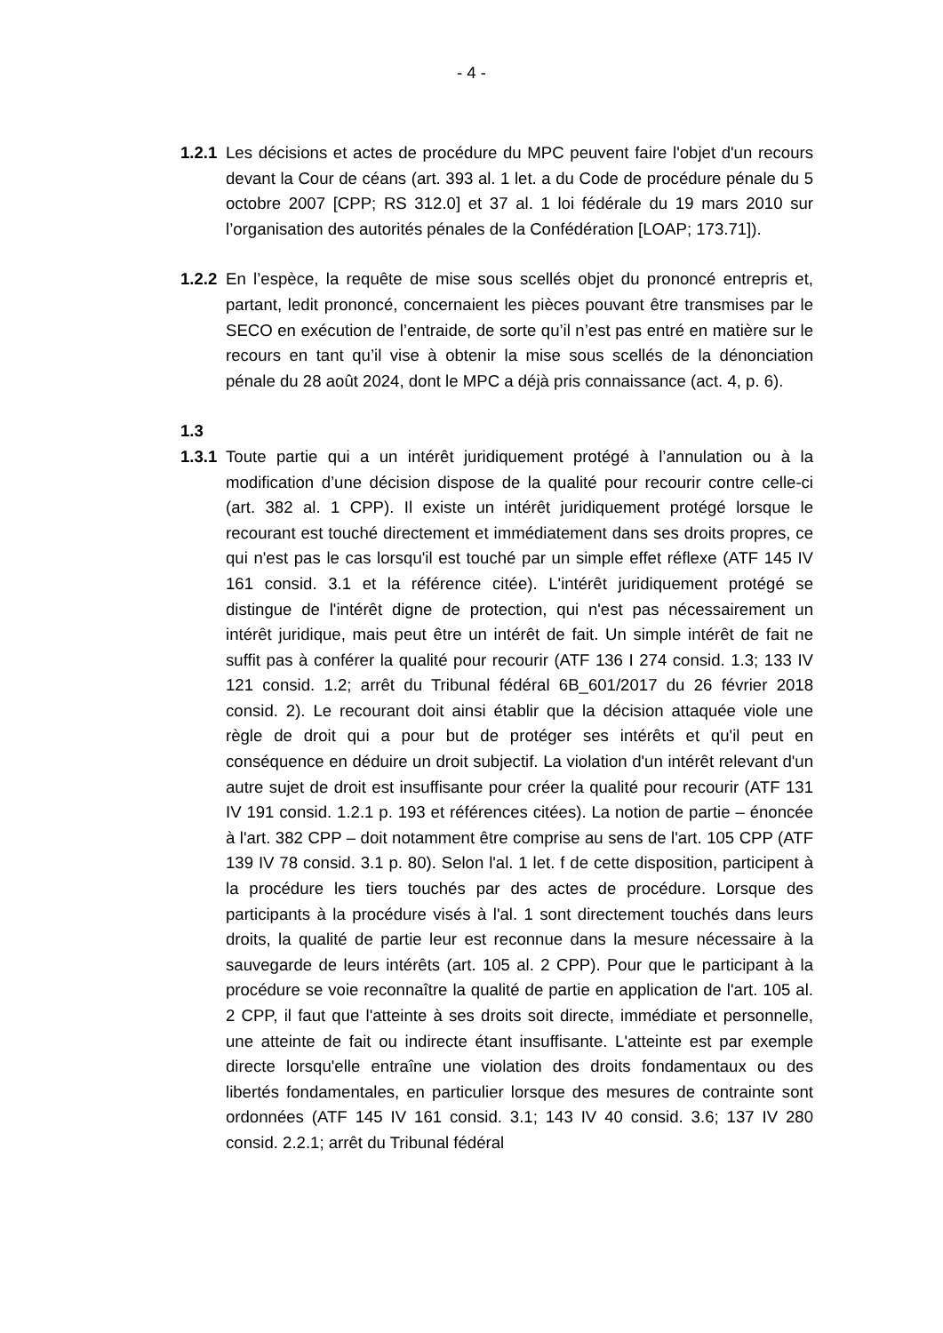- 4 -
1.2.1
Les décisions et actes de procédure du MPC peuvent faire l'objet d'un recours devant la Cour de céans (art. 393 al. 1 let. a du Code de procédure pénale du 5 octobre 2007 [CPP; RS 312.0] et 37 al. 1 loi fédérale du 19 mars 2010 sur l’organisation des autorités pénales de la Confédération [LOAP; 173.71]).
1.2.2
En l’espèce, la requête de mise sous scellés objet du prononcé entrepris et, partant, ledit prononcé, concernaient les pièces pouvant être transmises par le SECO en exécution de l’entraide, de sorte qu’il n’est pas entré en matière sur le recours en tant qu’il vise à obtenir la mise sous scellés de la dénonciation pénale du 28 août 2024, dont le MPC a déjà pris connaissance (act. 4, p. 6).
1.3
1.3.1
Toute partie qui a un intérêt juridiquement protégé à l’annulation ou à la modification d’une décision dispose de la qualité pour recourir contre celle-ci (art. 382 al. 1 CPP). Il existe un intérêt juridiquement protégé lorsque le recourant est touché directement et immédiatement dans ses droits propres, ce qui n'est pas le cas lorsqu'il est touché par un simple effet réflexe (ATF 145 IV 161 consid. 3.1 et la référence citée). L'intérêt juridiquement protégé se distingue de l'intérêt digne de protection, qui n'est pas nécessairement un intérêt juridique, mais peut être un intérêt de fait. Un simple intérêt de fait ne suffit pas à conférer la qualité pour recourir (ATF 136 I 274 consid. 1.3; 133 IV 121 consid. 1.2; arrêt du Tribunal fédéral 6B_601/2017 du 26 février 2018 consid. 2). Le recourant doit ainsi établir que la décision attaquée viole une règle de droit qui a pour but de protéger ses intérêts et qu'il peut en conséquence en déduire un droit subjectif. La violation d'un intérêt relevant d'un autre sujet de droit est insuffisante pour créer la qualité pour recourir (ATF 131 IV 191 consid. 1.2.1 p. 193 et références citées). La notion de partie – énoncée à l'art. 382 CPP – doit notamment être comprise au sens de l'art. 105 CPP (ATF 139 IV 78 consid. 3.1 p. 80). Selon l'al. 1 let. f de cette disposition, participent à la procédure les tiers touchés par des actes de procédure. Lorsque des participants à la procédure visés à l'al. 1 sont directement touchés dans leurs droits, la qualité de partie leur est reconnue dans la mesure nécessaire à la sauvegarde de leurs intérêts (art. 105 al. 2 CPP). Pour que le participant à la procédure se voie reconnaître la qualité de partie en application de l'art. 105 al. 2 CPP, il faut que l'atteinte à ses droits soit directe, immédiate et personnelle, une atteinte de fait ou indirecte étant insuffisante. L'atteinte est par exemple directe lorsqu'elle entraîne une violation des droits fondamentaux ou des libertés fondamentales, en particulier lorsque des mesures de contrainte sont ordonnées (ATF 145 IV 161 consid. 3.1; 143 IV 40 consid. 3.6; 137 IV 280 consid. 2.2.1; arrêt du Tribunal fédéral